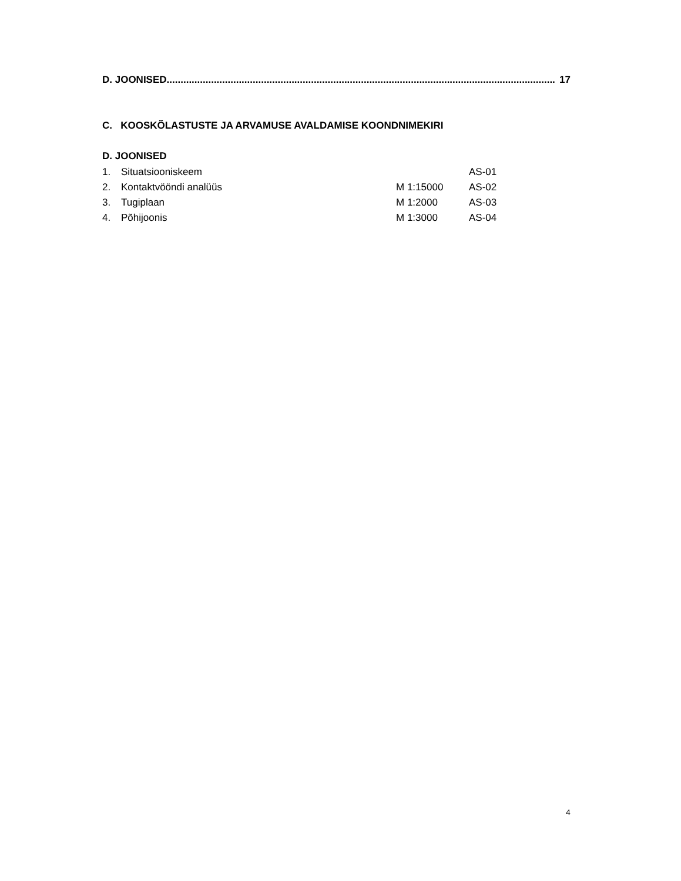D. JOONISED ............................................................................................................................................ 17
C. KOOSKÕLASTUSTE JA ARVAMUSE AVALDAMISE KOONDNIMEKIRI
D. JOONISED
| 1. | Situatsiooniskeem | | AS-01 |
| 2. | Kontaktvööndi analüüs | M 1:15000 | AS-02 |
| 3. | Tugiplaan | M 1:2000 | AS-03 |
| 4. | Põhijoonis | M 1:3000 | AS-04 |
4